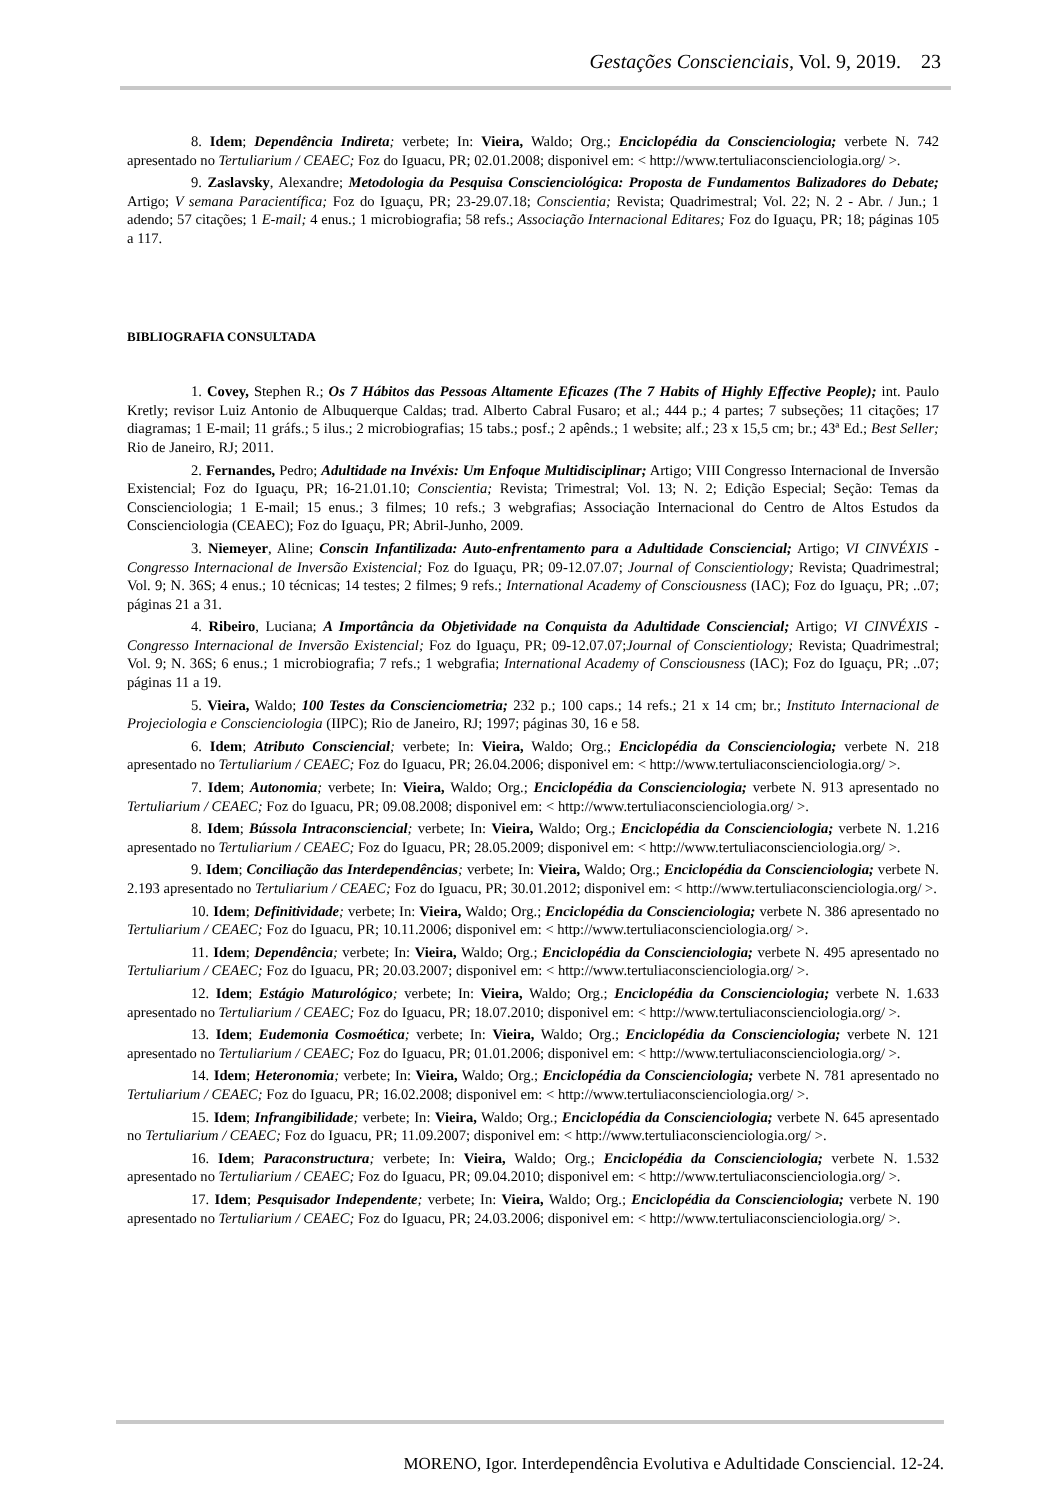Gestações Conscienciais, Vol. 9, 2019. 23
8. Idem; Dependência Indireta; verbete; In: Vieira, Waldo; Org.; Enciclopédia da Conscienciologia; verbete N. 742 apresentado no Tertuliarium / CEAEC; Foz do Iguacu, PR; 02.01.2008; disponivel em: < http://www.tertuliaconscienciologia.org/ >.
9. Zaslavsky, Alexandre; Metodologia da Pesquisa Conscienciológica: Proposta de Fundamentos Balizadores do Debate; Artigo; V semana Paracientífica; Foz do Iguaçu, PR; 23-29.07.18; Conscientia; Revista; Quadrimestral; Vol. 22; N. 2 - Abr. / Jun.; 1 adendo; 57 citações; 1 E-mail; 4 enus.; 1 microbiografia; 58 refs.; Associação Internacional Editares; Foz do Iguaçu, PR; 18; páginas 105 a 117.
BIBLIOGRAFIA CONSULTADA
1. Covey, Stephen R.; Os 7 Hábitos das Pessoas Altamente Eficazes (The 7 Habits of Highly Effective People); int. Paulo Kretly; revisor Luiz Antonio de Albuquerque Caldas; trad. Alberto Cabral Fusaro; et al.; 444 p.; 4 partes; 7 subseções; 11 citações; 17 diagramas; 1 E-mail; 11 gráfs.; 5 ilus.; 2 microbiografias; 15 tabs.; posf.; 2 apênds.; 1 website; alf.; 23 x 15,5 cm; br.; 43ª Ed.; Best Seller; Rio de Janeiro, RJ; 2011.
2. Fernandes, Pedro; Adultidade na Invéxis: Um Enfoque Multidisciplinar; Artigo; VIII Congresso Internacional de Inversão Existencial; Foz do Iguaçu, PR; 16-21.01.10; Conscientia; Revista; Trimestral; Vol. 13; N. 2; Edição Especial; Seção: Temas da Conscienciologia; 1 E-mail; 15 enus.; 3 filmes; 10 refs.; 3 webgrafias; Associação Internacional do Centro de Altos Estudos da Conscienciologia (CEAEC); Foz do Iguaçu, PR; Abril-Junho, 2009.
3. Niemeyer, Aline; Conscin Infantilizada: Auto-enfrentamento para a Adultidade Consciencial; Artigo; VI CINVÉXIS - Congresso Internacional de Inversão Existencial; Foz do Iguaçu, PR; 09-12.07.07; Journal of Conscientiology; Revista; Quadrimestral; Vol. 9; N. 36S; 4 enus.; 10 técnicas; 14 testes; 2 filmes; 9 refs.; International Academy of Consciousness (IAC); Foz do Iguaçu, PR; ..07; páginas 21 a 31.
4. Ribeiro, Luciana; A Importância da Objetividade na Conquista da Adultidade Consciencial; Artigo; VI CINVÉXIS - Congresso Internacional de Inversão Existencial; Foz do Iguaçu, PR; 09-12.07.07;Journal of Conscientiology; Revista; Quadrimestral; Vol. 9; N. 36S; 6 enus.; 1 microbiografia; 7 refs.; 1 webgrafia; International Academy of Consciousness (IAC); Foz do Iguaçu, PR; ..07; páginas 11 a 19.
5. Vieira, Waldo; 100 Testes da Conscienciometria; 232 p.; 100 caps.; 14 refs.; 21 x 14 cm; br.; Instituto Internacional de Projeciologia e Conscienciologia (IIPC); Rio de Janeiro, RJ; 1997; páginas 30, 16 e 58.
6. Idem; Atributo Consciencial; verbete; In: Vieira, Waldo; Org.; Enciclopédia da Conscienciologia; verbete N. 218 apresentado no Tertuliarium / CEAEC; Foz do Iguacu, PR; 26.04.2006; disponivel em: < http://www.tertuliaconscienciologia.org/ >.
7. Idem; Autonomia; verbete; In: Vieira, Waldo; Org.; Enciclopédia da Conscienciologia; verbete N. 913 apresentado no Tertuliarium / CEAEC; Foz do Iguacu, PR; 09.08.2008; disponivel em: < http://www.tertuliaconscienciologia.org/ >.
8. Idem; Bússola Intraconsciencial; verbete; In: Vieira, Waldo; Org.; Enciclopédia da Conscienciologia; verbete N. 1.216 apresentado no Tertuliarium / CEAEC; Foz do Iguacu, PR; 28.05.2009; disponivel em: < http://www.tertuliaconscienciologia.org/ >.
9. Idem; Conciliação das Interdependências; verbete; In: Vieira, Waldo; Org.; Enciclopédia da Conscienciologia; verbete N. 2.193 apresentado no Tertuliarium / CEAEC; Foz do Iguacu, PR; 30.01.2012; disponivel em: < http://www.tertuliaconscienciologia.org/ >.
10. Idem; Definitividade; verbete; In: Vieira, Waldo; Org.; Enciclopédia da Conscienciologia; verbete N. 386 apresentado no Tertuliarium / CEAEC; Foz do Iguacu, PR; 10.11.2006; disponivel em: < http://www.tertuliaconscienciologia.org/ >.
11. Idem; Dependência; verbete; In: Vieira, Waldo; Org.; Enciclopédia da Conscienciologia; verbete N. 495 apresentado no Tertuliarium / CEAEC; Foz do Iguacu, PR; 20.03.2007; disponivel em: < http://www.tertuliaconscienciologia.org/ >.
12. Idem; Estágio Maturológico; verbete; In: Vieira, Waldo; Org.; Enciclopédia da Conscienciologia; verbete N. 1.633 apresentado no Tertuliarium / CEAEC; Foz do Iguacu, PR; 18.07.2010; disponivel em: < http://www.tertuliaconscienciologia.org/ >.
13. Idem; Eudemonia Cosmoética; verbete; In: Vieira, Waldo; Org.; Enciclopédia da Conscienciologia; verbete N. 121 apresentado no Tertuliarium / CEAEC; Foz do Iguacu, PR; 01.01.2006; disponivel em: < http://www.tertuliaconscienciologia.org/ >.
14. Idem; Heteronomia; verbete; In: Vieira, Waldo; Org.; Enciclopédia da Conscienciologia; verbete N. 781 apresentado no Tertuliarium / CEAEC; Foz do Iguacu, PR; 16.02.2008; disponivel em: < http://www.tertuliaconscienciologia.org/ >.
15. Idem; Infrangibilidade; verbete; In: Vieira, Waldo; Org.; Enciclopédia da Conscienciologia; verbete N. 645 apresentado no Tertuliarium / CEAEC; Foz do Iguacu, PR; 11.09.2007; disponivel em: < http://www.tertuliaconscienciologia.org/ >.
16. Idem; Paraconstructura; verbete; In: Vieira, Waldo; Org.; Enciclopédia da Conscienciologia; verbete N. 1.532 apresentado no Tertuliarium / CEAEC; Foz do Iguacu, PR; 09.04.2010; disponivel em: < http://www.tertuliaconscienciologia.org/ >.
17. Idem; Pesquisador Independente; verbete; In: Vieira, Waldo; Org.; Enciclopédia da Conscienciologia; verbete N. 190 apresentado no Tertuliarium / CEAEC; Foz do Iguacu, PR; 24.03.2006; disponivel em: < http://www.tertuliaconscienciologia.org/ >.
MORENO, Igor. Interdependência Evolutiva e Adultidade Consciencial. 12-24.